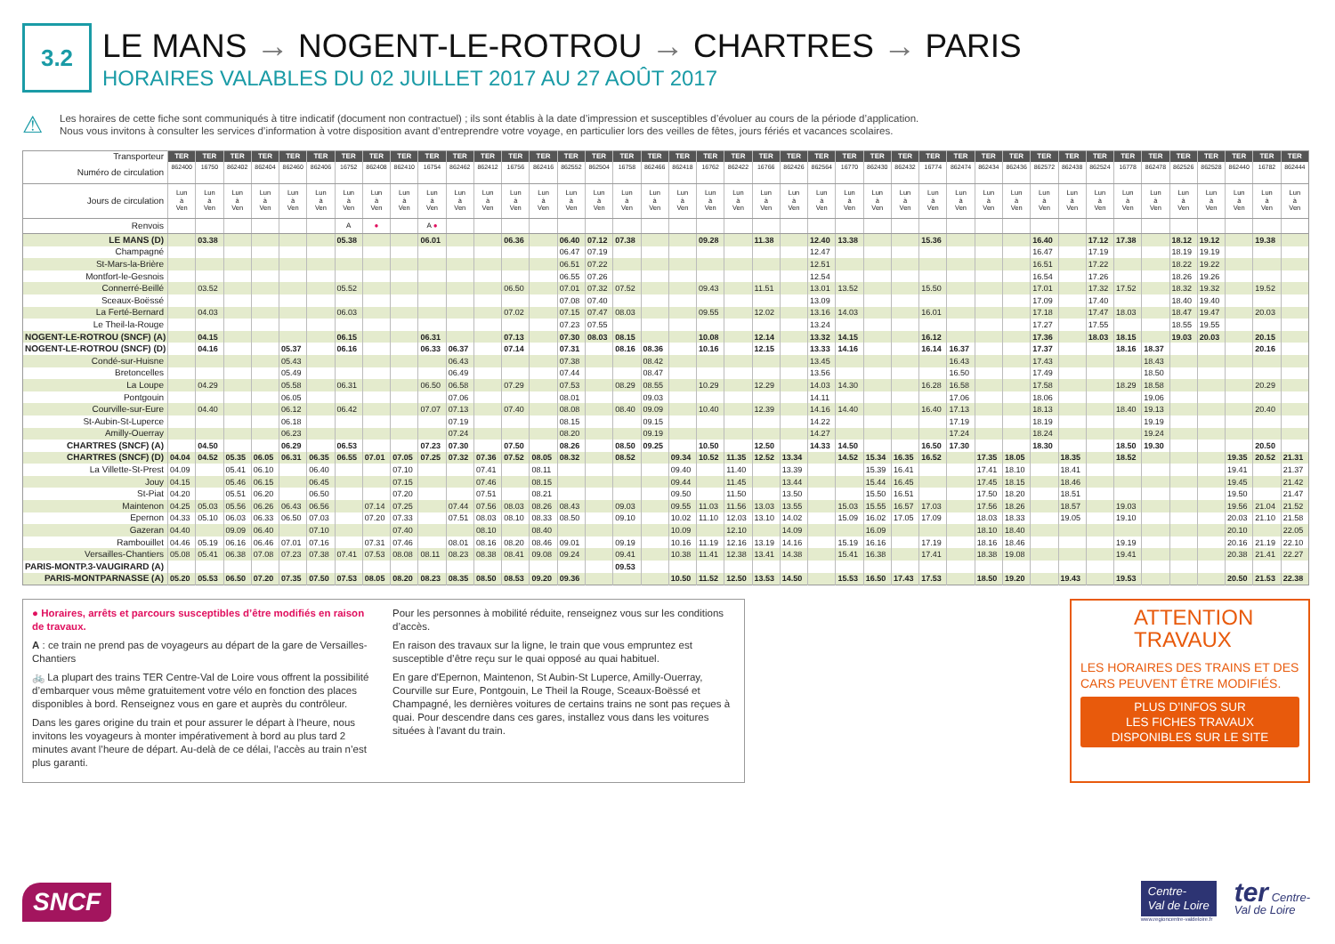3.2
LE MANS → NOGENT-LE-ROTROU → CHARTRES → PARIS
HORAIRES VALABLES DU 02 JUILLET 2017 AU 27 AOÛT 2017
⚠
Les horaires de cette fiche sont communiqués à titre indicatif (document non contractuel) ; ils sont établis à la date d’impression et susceptibles d’évoluer au cours de la période d’application.
Nous vous invitons à consulter les services d’information à votre disposition avant d’entreprendre votre voyage, en particulier lors des veilles de fêtes, jours fériés et vacances scolaires.
| Transporteur | TER | TER | TER | TER | TER | TER | TER | TER | TER | TER | TER | TER | TER | TER | TER | TER | TER | TER | TER | TER | TER | TER | TER | TER | TER | TER | TER | TER | TER | TER | TER | TER | TER | TER | TER | TER | TER | TER | TER | TER | TER |
| --- | --- | --- | --- | --- | --- | --- | --- | --- | --- | --- | --- | --- | --- | --- | --- | --- | --- | --- | --- | --- | --- | --- | --- | --- | --- | --- | --- | --- | --- | --- | --- | --- | --- | --- | --- | --- | --- | --- | --- | --- | --- |
| Numéro de circulation | 862400 | 16750 | 862402 | 862404 | 862460 | 862406 | 16752 | 862408 | 862410 | 16754 | 862462 | 862412 | 16756 | 862416 | 862552 | 862504 | 16758 | 862466 | 862418 | 16762 | 862422 | 16766 | 862426 | 862564 | 16770 | 862430 | 862432 | 16774 | 862474 | 862434 | 862436 | 862572 | 862438 | 862524 | 16778 | 862478 | 862526 | 862528 | 862440 | 16782 | 862444 |
| Jours de circulation | Lun à Ven | Lun à Ven | Lun à Ven | Lun à Ven | Lun à Ven | Lun à Ven | Lun à Ven | Lun à Ven | Lun à Ven | Lun à Ven | Lun à Ven | Lun à Ven | Lun à Ven | Lun à Ven | Lun à Ven | Lun à Ven | Lun à Ven | Lun à Ven | Lun à Ven | Lun à Ven | Lun à Ven | Lun à Ven | Lun à Ven | Lun à Ven | Lun à Ven | Lun à Ven | Lun à Ven | Lun à Ven | Lun à Ven | Lun à Ven | Lun à Ven | Lun à Ven | Lun à Ven | Lun à Ven | Lun à Ven | Lun à Ven | Lun à Ven | Lun à Ven | Lun à Ven | Lun à Ven | Lun à Ven |
| Renvois | | | | | | | A | ● | | A ● | | | | | | | | | | | | | | | | | | | | | | | | | | | | | | | |
| LE MANS (D) | | 03.38 | | | | | 05.38 | | | 06.01 | | | 06.36 | | 06.40 | 07.12 | 07.38 | | | 09.28 | | 11.38 | | 12.40 | 13.38 | | | 15.36 | | | | 16.40 | | 17.12 | 17.38 | | 18.12 | 19.12 | | 19.38 | |
| Champagné | | | | | | | | | | | | | | | 06.47 | 07.19 | | | | | | | | 12.47 | | | | | | | | 16.47 | | 17.19 | | | 18.19 | 19.19 | | | |
| St-Mars-la-Brière | | | | | | | | | | | | | | | 06.51 | 07.22 | | | | | | | | 12.51 | | | | | | | | 16.51 | | 17.22 | | | 18.22 | 19.22 | | | |
| Montfort-le-Gesnois | | | | | | | | | | | | | | | 06.55 | 07.26 | | | | | | | | 12.54 | | | | | | | | 16.54 | | 17.26 | | | 18.26 | 19.26 | | | |
| Connerré-Beillé | | 03.52 | | | | | 05.52 | | | | | | 06.50 | | 07.01 | 07.32 | 07.52 | | | 09.43 | | 11.51 | | 13.01 | 13.52 | | | 15.50 | | | | 17.01 | | 17.32 | 17.52 | | 18.32 | 19.32 | | 19.52 | |
| Sceaux-Boëssé | | | | | | | | | | | | | | | 07.08 | 07.40 | | | | | | | | 13.09 | | | | | | | | 17.09 | | 17.40 | | | 18.40 | 19.40 | | | |
| La Ferté-Bernard | | 04.03 | | | | | 06.03 | | | | | | 07.02 | | 07.15 | 07.47 | 08.03 | | | 09.55 | | 12.02 | | 13.16 | 14.03 | | | 16.01 | | | | 17.18 | | 17.47 | 18.03 | | 18.47 | 19.47 | | 20.03 | |
| Le Theil-la-Rouge | | | | | | | | | | | | | | | 07.23 | 07.55 | | | | | | | | 13.24 | | | | | | | | 17.27 | | 17.55 | | | 18.55 | 19.55 | | | |
| NOGENT-LE-ROTROU (SNCF) (A) | | 04.15 | | | | | 06.15 | | | 06.31 | | | 07.13 | | 07.30 | 08.03 | 08.15 | | | 10.08 | | 12.14 | | 13.32 | 14.15 | | | 16.12 | | | | 17.36 | | 18.03 | 18.15 | | 19.03 | 20.03 | | 20.15 | |
| NOGENT-LE-ROTROU (SNCF) (D) | | 04.16 | | | 05.37 | | 06.16 | | | 06.33 | 06.37 | | 07.14 | | 07.31 | | 08.16 | 08.36 | | 10.16 | | 12.15 | | 13.33 | 14.16 | | | 16.14 | 16.37 | | | 17.37 | | | 18.16 | 18.37 | | | | 20.16 | |
| Condé-sur-Huisne | | | | | 05.43 | | | | | | 06.43 | | | | 07.38 | | | 08.42 | | | | | | 13.45 | | | | | 16.43 | | | 17.43 | | | | 18.43 | | | | | |
| Bretoncelles | | | | | 05.49 | | | | | | 06.49 | | | | 07.44 | | | 08.47 | | | | | | 13.56 | | | | | 16.50 | | | 17.49 | | | | 18.50 | | | | | |
| La Loupe | | 04.29 | | | 05.58 | | 06.31 | | | 06.50 | 06.58 | | 07.29 | | 07.53 | | 08.29 | 08.55 | | 10.29 | | 12.29 | | 14.03 | 14.30 | | | 16.28 | 16.58 | | | 17.58 | | | 18.29 | 18.58 | | | | 20.29 | |
| Pontgouin | | | | | 06.05 | | | | | | 07.06 | | | | 08.01 | | | 09.03 | | | | | | 14.11 | | | | | 17.06 | | | 18.06 | | | | 19.06 | | | | | |
| Courville-sur-Eure | | 04.40 | | | 06.12 | | 06.42 | | | 07.07 | 07.13 | | 07.40 | | 08.08 | | 08.40 | 09.09 | | 10.40 | | 12.39 | | 14.16 | 14.40 | | | 16.40 | 17.13 | | | 18.13 | | | 18.40 | 19.13 | | | | 20.40 | |
| St-Aubin-St-Luperce | | | | | 06.18 | | | | | | 07.19 | | | | 08.15 | | | 09.15 | | | | | | 14.22 | | | | | 17.19 | | | 18.19 | | | | 19.19 | | | | | |
| Amilly-Ouerray | | | | | 06.23 | | | | | | 07.24 | | | | 08.20 | | | 09.19 | | | | | | 14.27 | | | | | 17.24 | | | 18.24 | | | | 19.24 | | | | | |
| CHARTRES (SNCF) (A) | | 04.50 | | | 06.29 | | 06.53 | | | 07.23 | 07.30 | | 07.50 | | 08.26 | | 08.50 | 09.25 | | 10.50 | | 12.50 | | 14.33 | 14.50 | | | 16.50 | 17.30 | | | 18.30 | | | 18.50 | 19.30 | | | | 20.50 | |
| CHARTRES (SNCF) (D) | 04.04 | 04.52 | 05.35 | 06.05 | 06.31 | 06.35 | 06.55 | 07.01 | 07.05 | 07.25 | 07.32 | 07.36 | 07.52 | 08.05 | 08.32 | | 08.52 | | 09.34 | 10.52 | 11.35 | 12.52 | 13.34 | | 14.52 | 15.34 | 16.35 | 16.52 | | 17.35 | 18.05 | | 18.35 | | 18.52 | | | | 19.35 | 20.52 | 21.31 |
| La Villette-St-Prest | 04.09 | | 05.41 | 06.10 | | 06.40 | | | 07.10 | | | 07.41 | | 08.11 | | | | | 09.40 | | 11.40 | | 13.39 | | | 15.39 | 16.41 | | | 17.41 | 18.10 | | 18.41 | | | | | | 19.41 | | 21.37 |
| Jouy | 04.15 | | 05.46 | 06.15 | | 06.45 | | | 07.15 | | | 07.46 | | 08.15 | | | | | 09.44 | | 11.45 | | 13.44 | | | 15.44 | 16.45 | | | 17.45 | 18.15 | | 18.46 | | | | | | 19.45 | | 21.42 |
| St-Piat | 04.20 | | 05.51 | 06.20 | | 06.50 | | | 07.20 | | | 07.51 | | 08.21 | | | | | 09.50 | | 11.50 | | 13.50 | | | 15.50 | 16.51 | | | 17.50 | 18.20 | | 18.51 | | | | | | 19.50 | | 21.47 |
| Maintenon | 04.25 | 05.03 | 05.56 | 06.26 | 06.43 | 06.56 | | 07.14 | 07.25 | | 07.44 | 07.56 | 08.03 | 08.26 | 08.43 | | 09.03 | | 09.55 | 11.03 | 11.56 | 13.03 | 13.55 | | 15.03 | 15.55 | 16.57 | 17.03 | | 17.56 | 18.26 | | 18.57 | | 19.03 | | | | 19.56 | 21.04 | 21.52 |
| Epernon | 04.33 | 05.10 | 06.03 | 06.33 | 06.50 | 07.03 | | 07.20 | 07.33 | | 07.51 | 08.03 | 08.10 | 08.33 | 08.50 | | 09.10 | | 10.02 | 11.10 | 12.03 | 13.10 | 14.02 | | 15.09 | 16.02 | 17.05 | 17.09 | | 18.03 | 18.33 | | 19.05 | | 19.10 | | | | 20.03 | 21.10 | 21.58 |
| Gazeran | 04.40 | | 09.09 | 06.40 | | 07.10 | | | 07.40 | | | 08.10 | | 08.40 | | | | | 10.09 | | 12.10 | | 14.09 | | | 16.09 | | | | 18.10 | 18.40 | | | | | | | | 20.10 | | 22.05 |
| Rambouillet | 04.46 | 05.19 | 06.16 | 06.46 | 07.01 | 07.16 | | 07.31 | 07.46 | | 08.01 | 08.16 | 08.20 | 08.46 | 09.01 | | 09.19 | | 10.16 | 11.19 | 12.16 | 13.19 | 14.16 | | 15.19 | 16.16 | | 17.19 | | 18.16 | 18.46 | | | | 19.19 | | | | 20.16 | 21.19 | 22.10 |
| Versailles-Chantiers | 05.08 | 05.41 | 06.38 | 07.08 | 07.23 | 07.38 | 07.41 | 07.53 | 08.08 | 08.11 | 08.23 | 08.38 | 08.41 | 09.08 | 09.24 | | 09.41 | | 10.38 | 11.41 | 12.38 | 13.41 | 14.38 | | 15.41 | 16.38 | | 17.41 | | 18.38 | 19.08 | | | | 19.41 | | | | 20.38 | 21.41 | 22.27 |
| PARIS-MONTP.3-VAUGIRARD (A) | | | | | | | | | | | | | | | | | 09.53 | | | | | | | | | | | | | | | | | | | | | | | | |
| PARIS-MONTPARNASSE (A) | 05.20 | 05.53 | 06.50 | 07.20 | 07.35 | 07.50 | 07.53 | 08.05 | 08.20 | 08.23 | 08.35 | 08.50 | 08.53 | 09.20 | 09.36 | | | | 10.50 | 11.52 | 12.50 | 13.53 | 14.50 | | 15.53 | 16.50 | 17.43 | 17.53 | | 18.50 | 19.20 | | 19.43 | | 19.53 | | | | 20.50 | 21.53 | 22.38 |
● Horaires, arrêts et parcours susceptibles d’être modifiés en raison de travaux.
A : ce train ne prend pas de voyageurs au départ de la gare de Versailles-Chantiers
🚲 La plupart des trains TER Centre-Val de Loire vous offrent la possibilité d’embarquer vous même gratuitement votre vélo en fonction des places disponibles à bord. Renseignez vous en gare et auprès du contrôleur.
Dans les gares origine du train et pour assurer le départ à l’heure, nous invitons les voyageurs à monter impérativement à bord au plus tard 2 minutes avant l’heure de départ. Au-delà de ce délai, l’accès au train n’est plus garanti.
Pour les personnes à mobilité réduite, renseignez vous sur les conditions d’accès.
En raison des travaux sur la ligne, le train que vous empruntez est susceptible d’être reçu sur le quai opposé au quai habituel.
En gare d'Epernon, Maintenon, St Aubin-St Luperce, Amilly-Ouerray, Courville sur Eure, Pontgouin, Le Theil la Rouge, Sceaux-Boëssé et Champagné, les dernières voitures de certains trains ne sont pas reçues à quai. Pour descendre dans ces gares, installez vous dans les voitures situées à l'avant du train.
ATTENTION TRAVAUX
LES HORAIRES DES TRAINS ET DES CARS PEUVENT ÊTRE MODIFIÉS.
PLUS D’INFOS SUR
LES FICHES TRAVAUX
DISPONIBLES SUR LE SITE
SNCF
Centre-
Val de Loire
www.regioncentre-valdeloire.fr
ter Centre-
Val de Loire